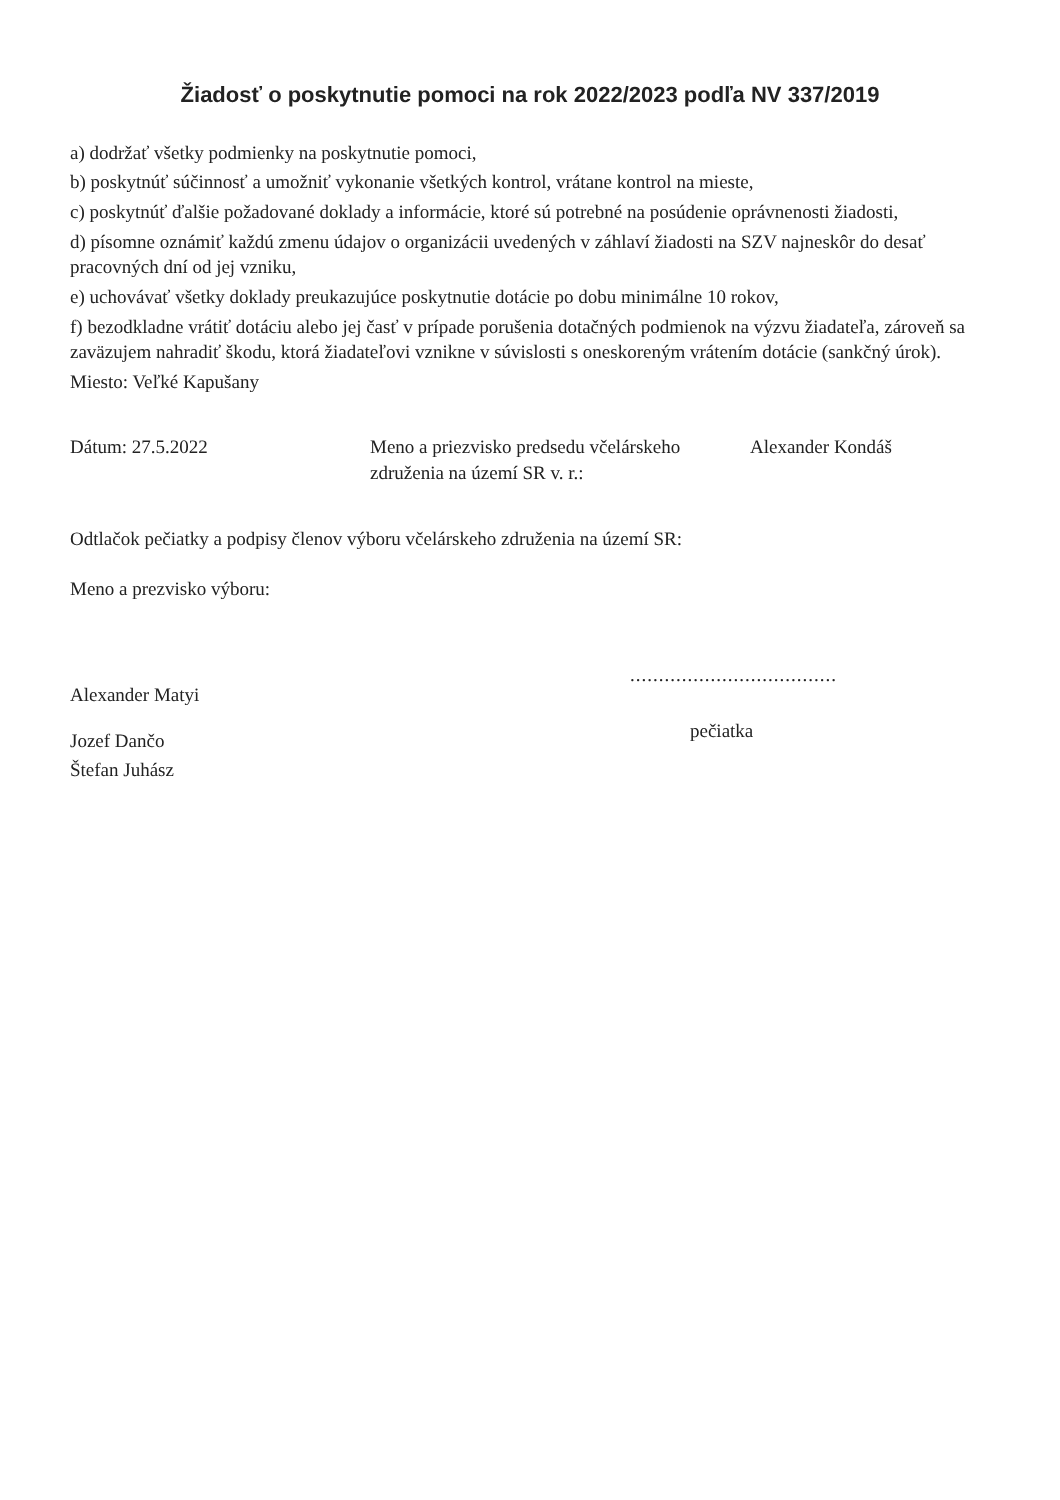Žiadosť o poskytnutie pomoci na rok 2022/2023 podľa NV 337/2019
a) dodržať všetky podmienky na poskytnutie pomoci,
b) poskytnúť súčinnosť a umožniť vykonanie všetkých kontrol, vrátane kontrol na mieste,
c) poskytnúť ďalšie požadované doklady a informácie, ktoré sú potrebné na posúdenie oprávnenosti žiadosti,
d) písomne oznámiť každú zmenu údajov o organizácii uvedených v záhlaví žiadosti na SZV najneskôr do desať pracovných dní od jej vzniku,
e) uchovávať všetky doklady preukazujúce poskytnutie dotácie po dobu minimálne 10 rokov,
f) bezodkladne vrátiť dotáciu alebo jej časť v prípade porušenia dotačných podmienok na výzvu žiadateľa, zároveň sa zaväzujem nahradiť škodu, ktorá žiadateľovi vznikne v súvislosti s oneskoreným vrátením dotácie (sankčný úrok).
Miesto: Veľké Kapušany
Dátum: 27.5.2022 Meno a priezvisko predsedu včelárskeho
združenia na území SR v. r.:
Alexander Kondáš
Odtlačok pečiatky a podpisy členov výboru včelárskeho združenia na území SR:
Meno a prezvisko výboru:
Alexander Matyi
Jozef Dančo
Štefan Juhász
....................................
pečiatka